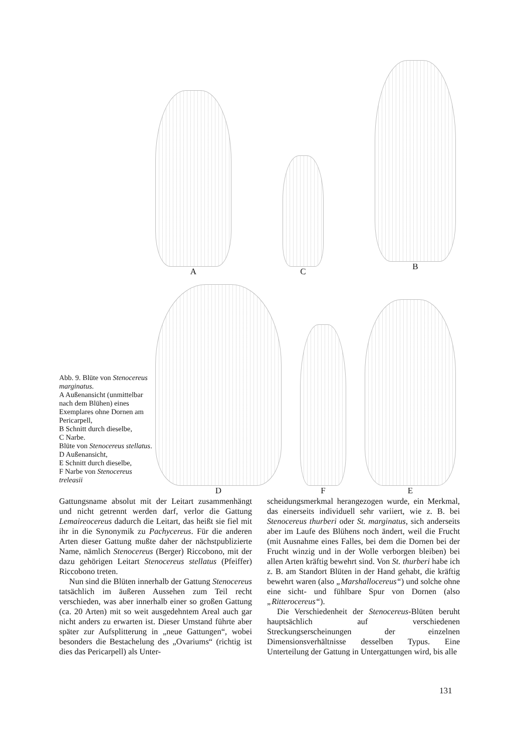A C B
D F E
Abb. 9. Blüte von Stenocereus marginatus.
A Außenansicht (unmittelbar nach dem Blühen) eines Exemplares ohne Dornen am Pericarpell,
B Schnitt durch dieselbe,
C Narbe.
Blüte von Stenocereus stellatus. D Außenansicht,
E Schnitt durch dieselbe,
F Narbe von Stenocereus treleasii
Gattungsname absolut mit der Leitart zusammenhängt und nicht getrennt werden darf, verlor die Gattung Lemaireocereus dadurch die Leitart, das heißt sie fiel mit ihr in die Synonymik zu Pachycereus. Für die anderen Arten dieser Gattung mußte daher der nächstpublizierte Name, nämlich Stenocereus (Berger) Riccobono, mit der dazu gehörigen Leitart Stenocereus stellatus (Pfeiffer) Riccobono treten.
Nun sind die Blüten innerhalb der Gattung Stenocereus tatsächlich im äußeren Aussehen zum Teil recht verschieden, was aber innerhalb einer so großen Gattung (ca. 20 Arten) mit so weit ausgedehntem Areal auch gar nicht anders zu erwarten ist. Dieser Umstand führte aber später zur Aufsplitterung in „neue Gattungen“, wobei besonders die Bestachelung des „Ovariums“ (richtig ist dies das Pericarpell) als Unter-
scheidungsmerkmal herangezogen wurde, ein Merkmal, das einerseits individuell sehr variiert, wie z. B. bei Stenocereus thurberi oder St. marginatus, sich anderseits aber im Laufe des Blühens noch ändert, weil die Frucht (mit Ausnahme eines Falles, bei dem die Dornen bei der Frucht winzig und in der Wolle verborgen bleiben) bei allen Arten kräftig bewehrt sind. Von St. thurberi habe ich z. B. am Standort Blüten in der Hand gehabt, die kräftig bewehrt waren (also „Marshallocereus“) und solche ohne eine sicht- und fühlbare Spur von Dornen (also „Ritterocereus“).
Die Verschiedenheit der Stenocereus-Blüten beruht hauptsächlich auf verschiedenen Streckungserscheinungen der einzelnen Dimensionsverhältnisse desselben Typus. Eine Unterteilung der Gattung in Untergattungen wird, bis alle
131